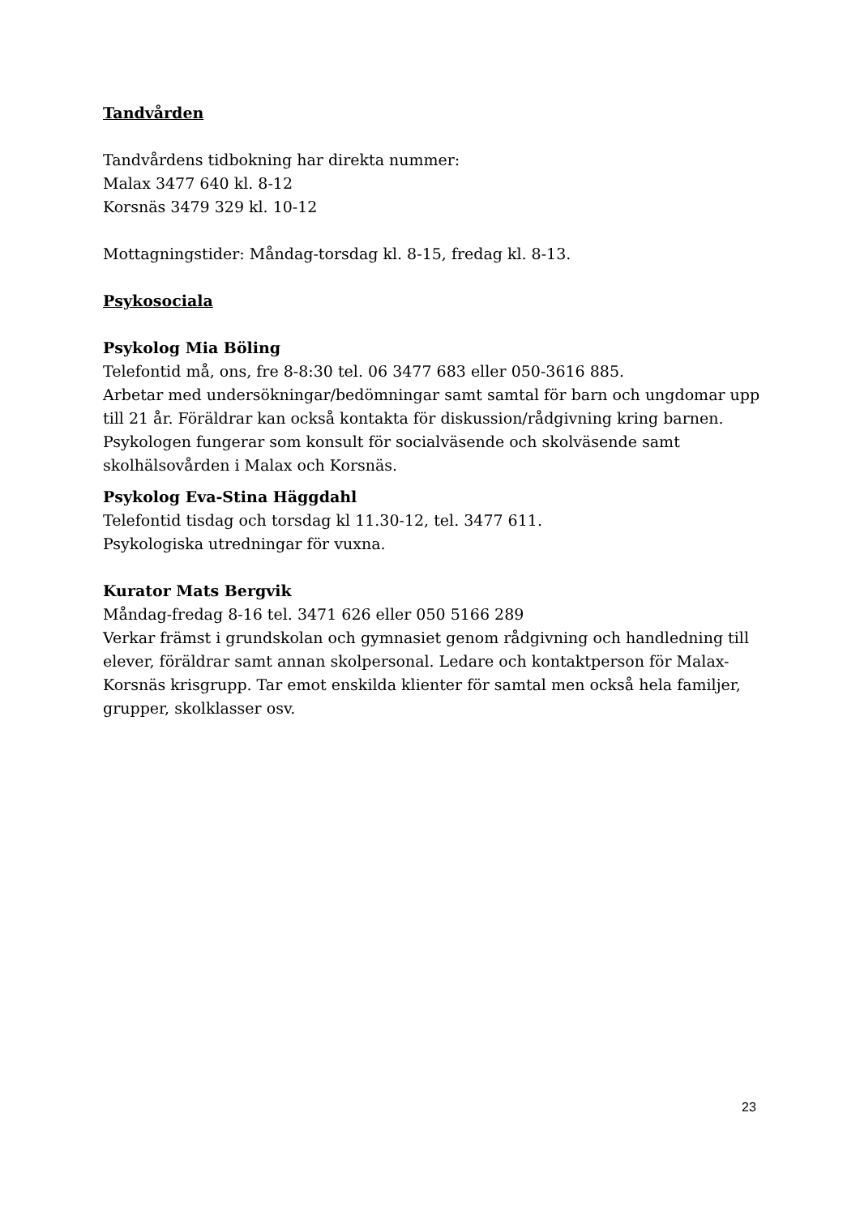Tandvården
Tandvårdens tidbokning har direkta nummer:
Malax 3477 640 kl. 8-12
Korsnäs 3479 329 kl. 10-12
Mottagningstider: Måndag-torsdag kl. 8-15, fredag kl. 8-13.
Psykosociala
Psykolog Mia Böling
Telefontid må, ons, fre 8-8:30 tel. 06 3477 683 eller 050-3616 885.
Arbetar med undersökningar/bedömningar samt samtal för barn och ungdomar upp till 21 år. Föräldrar kan också kontakta för diskussion/rådgivning kring barnen. Psykologen fungerar som konsult för socialväsende och skolväsende samt skolhälsovården i Malax och Korsnäs.
Psykolog Eva-Stina Häggdahl
Telefontid tisdag och torsdag kl 11.30-12, tel. 3477 611.
Psykologiska utredningar för vuxna.
Kurator Mats Bergvik
Måndag-fredag 8-16 tel. 3471 626 eller 050 5166 289
Verkar främst i grundskolan och gymnasiet genom rådgivning och handledning till elever, föräldrar samt annan skolpersonal. Ledare och kontaktperson för Malax-Korsnäs krisgrupp. Tar emot enskilda klienter för samtal men också hela familjer, grupper, skolklasser osv.
23